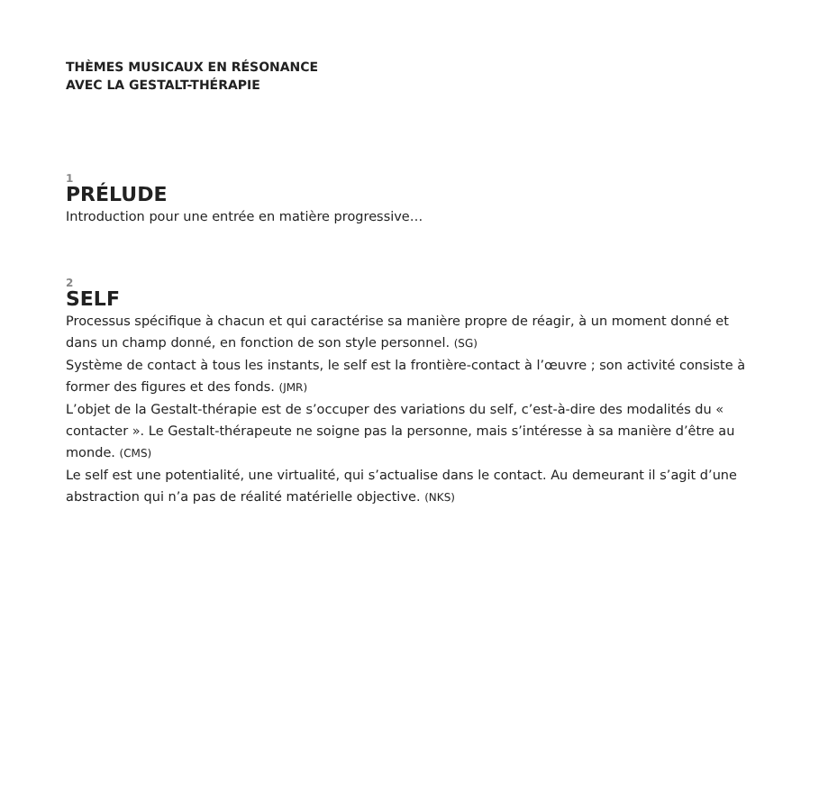THÈMES MUSICAUX EN RÉSONANCE
AVEC LA GESTALT-THÉRAPIE
1
PRÉLUDE
Introduction pour une entrée en matière progressive…
2
SELF
Processus spécifique à chacun et qui caractérise sa manière propre de réagir, à un moment donné et dans un champ donné, en fonction de son style personnel. (SG)
Système de contact à tous les instants, le self est la frontière-contact à l’œuvre ; son activité consiste à former des figures et des fonds. (JMR)
L’objet de la Gestalt-thérapie est de s’occuper des variations du self, c’est-à-dire des modalités du « contacter ». Le Gestalt-thérapeute ne soigne pas la personne, mais s’intéresse à sa manière d’être au monde. (CMS)
Le self est une potentialité, une virtualité, qui s’actualise dans le contact. Au demeurant il s’agit d’une abstraction qui n’a pas de réalité matérielle objective. (NKS)